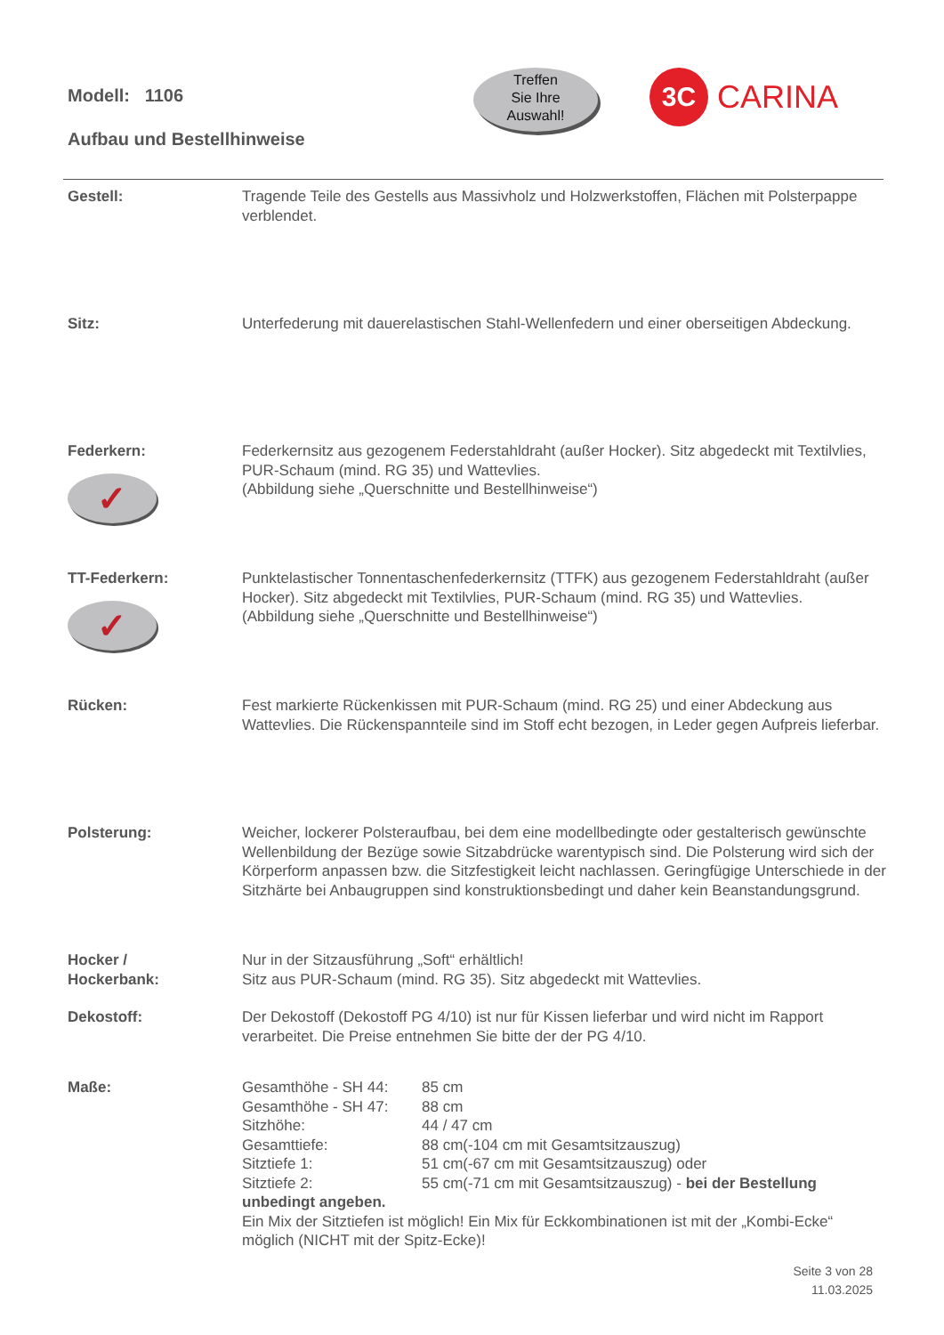Modell: 1106
Aufbau und Bestellhinweise
Treffen
Sie Ihre
Auswahl!
3C
CARINA
Gestell: Tragende Teile des Gestells aus Massivholz und Holzwerkstoffen, Flächen mit Polsterpappe verblendet.
Sitz: Unterfederung mit dauerelastischen Stahl-Wellenfedern und einer oberseitigen Abdeckung.
Federkern:
✓
Federkernsitz aus gezogenem Federstahldraht (außer Hocker). Sitz abgedeckt mit Textilvlies, PUR-Schaum (mind. RG 35) und Wattevlies.
(Abbildung siehe „Querschnitte und Bestellhinweise“)
TT-Federkern:
✓
Punktelastischer Tonnentaschenfederkernsitz (TTFK) aus gezogenem Federstahldraht (außer Hocker). Sitz abgedeckt mit Textilvlies, PUR-Schaum (mind. RG 35) und Wattevlies.
(Abbildung siehe „Querschnitte und Bestellhinweise“)
Rücken: Fest markierte Rückenkissen mit PUR-Schaum (mind. RG 25) und einer Abdeckung aus Wattevlies. Die Rückenspannteile sind im Stoff echt bezogen, in Leder gegen Aufpreis lieferbar.
Polsterung: Weicher, lockerer Polsteraufbau, bei dem eine modellbedingte oder gestalterisch gewünschte Wellenbildung der Bezüge sowie Sitzabdrücke warentypisch sind. Die Polsterung wird sich der Körperform anpassen bzw. die Sitzfestigkeit leicht nachlassen. Geringfügige Unterschiede in der Sitzhärte bei Anbaugruppen sind konstruktionsbedingt und daher kein Beanstandungsgrund.
Hocker /
Hockerbank:
Nur in der Sitzausführung „Soft“ erhältlich!
Sitz aus PUR-Schaum (mind. RG 35). Sitz abgedeckt mit Wattevlies.
Dekostoff: Der Dekostoff (Dekostoff PG 4/10) ist nur für Kissen lieferbar und wird nicht im Rapport verarbeitet. Die Preise entnehmen Sie bitte der der PG 4/10.
Maße:
| Gesamthöhe - SH 44: | 85 cm |
| Gesamthöhe - SH 47: | 88 cm |
| Sitzhöhe: | 44 / 47 cm |
| Gesamttiefe: | 88 cm(-104 cm mit Gesamtsitzauszug) |
| Sitztiefe 1: | 51 cm(-67 cm mit Gesamtsitzauszug) oder |
| Sitztiefe 2: | 55 cm(-71 cm mit Gesamtsitzauszug) - bei der Bestellung |
unbedingt angeben.
Ein Mix der Sitztiefen ist möglich! Ein Mix für Eckkombinationen ist mit der „Kombi-Ecke“ möglich (NICHT mit der Spitz-Ecke)!
Seite 3 von 28
11.03.2025